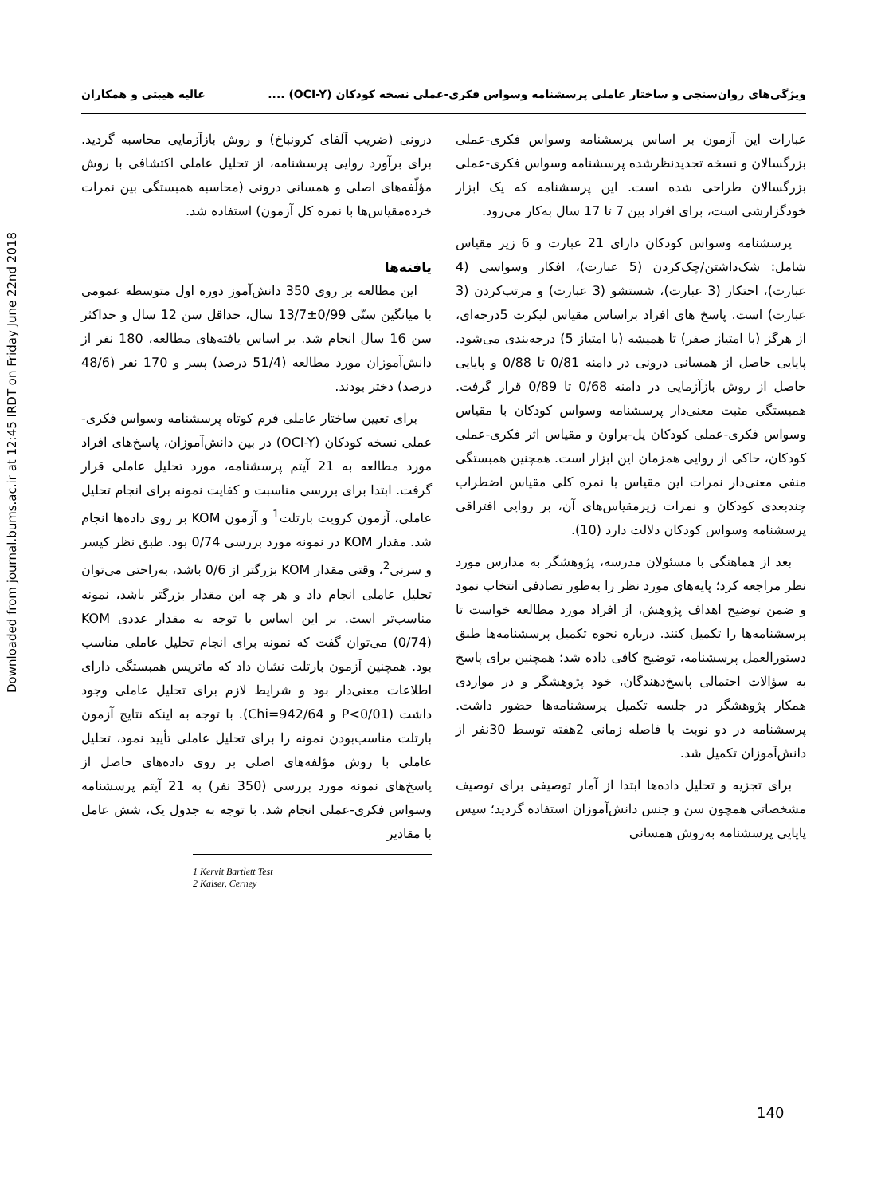Downloaded from journal.bums.ac.ir at 12:45 IRDT on Friday June 22nd 2018
ویژگی‌های روان‌سنجی و ساختار عاملی پرسشنامه وسواس فکری-عملی نسخه کودکان (OCI-Y) .... عالیه هیبتی و همکاران
عبارات این آزمون بر اساس پرسشنامه وسواس فکری-عملی بزرگسالان و نسخه تجدیدنظرشده پرسشنامه وسواس فکری-عملی بزرگسالان طراحی شده است. این پرسشنامه که یک ابزار خودگزارشی است، برای افراد بین 7 تا 17 سال به‌کار می‌رود.
پرسشنامه وسواس کودکان دارای 21 عبارت و 6 زیر مقیاس شامل: شک‌داشتن/چک‌کردن (5 عبارت)، افکار وسواسی (4 عبارت)، احتکار (3 عبارت)، شستشو (3 عبارت) و مرتب‌کردن (3 عبارت) است. پاسخ های افراد براساس مقیاس لیکرت 5درجه‌ای، از هرگز (با امتیاز صفر) تا همیشه (با امتیاز 5) درجه‌بندی می‌شود. پایایی حاصل از همسانی درونی در دامنه 0/81 تا 0/88 و پایایی حاصل از روش بازآزمایی در دامنه 0/68 تا 0/89 قرار گرفت. همبستگی مثبت معنی‌دار پرسشنامه وسواس کودکان با مقیاس وسواس فکری-عملی کودکان یل-براون و مقیاس اثر فکری-عملی کودکان، حاکی از روایی همزمان این ابزار است. همچنین همبستگی منفی معنی‌دار نمرات این مقیاس با نمره کلی مقیاس اضطراب چندبعدی کودکان و نمرات زیرمقیاس‌های آن، بر روایی افتراقی پرسشنامه وسواس کودکان دلالت دارد (10).
بعد از هماهنگی با مسئولان مدرسه، پژوهشگر به مدارس مورد نظر مراجعه کرد؛ پایه‌های مورد نظر را به‌طور تصادفی انتخاب نمود و ضمن توضیح اهداف پژوهش، از افراد مورد مطالعه خواست تا پرسشنامه‌ها را تکمیل کنند. درباره نحوه تکمیل پرسشنامه‌ها طبق دستورالعمل پرسشنامه، توضیح کافی داده شد؛ همچنین برای پاسخ به سؤالات احتمالی پاسخ‌دهندگان، خود پژوهشگر و در مواردی همکار پژوهشگر در جلسه تکمیل پرسشنامه‌ها حضور داشت. پرسشنامه در دو نوبت با فاصله زمانی 2هفته توسط 30نفر از دانش‌آموزان تکمیل شد.
برای تجزیه و تحلیل داده‌ها ابتدا از آمار توصیفی برای توصیف مشخصاتی همچون سن و جنس دانش‌آموزان استفاده گردید؛ سپس پایایی پرسشنامه به‌روش همسانی
درونی (ضریب آلفای کرونباخ) و روش بازآزمایی محاسبه گردید. برای برآورد روایی پرسشنامه، از تحلیل عاملی اکتشافی با روش مؤلّفه‌های اصلی و همسانی درونی (محاسبه همبستگی بین نمرات خرده‌مقیاس‌ها با نمره کل آزمون) استفاده شد.
یافته‌ها
این مطالعه بر روی 350 دانش‌آموز دوره اول متوسطه عمومی با میانگین سنّی 0/99±13/7 سال، حداقل سن 12 سال و حداکثر سن 16 سال انجام شد. بر اساس یافته‌های مطالعه، 180 نفر از دانش‌آموزان مورد مطالعه (51/4 درصد) پسر و 170 نفر (48/6 درصد) دختر بودند.
برای تعیین ساختار عاملی فرم کوتاه پرسشنامه وسواس فکری- عملی نسخه کودکان (OCI-Y) در بین دانش‌آموزان، پاسخ‌های افراد مورد مطالعه به 21 آیتم پرسشنامه، مورد تحلیل عاملی قرار گرفت. ابتدا برای بررسی مناسبت و کفایت نمونه برای انجام تحلیل عاملی، آزمون کرویت بارتلت<sup>1</sup> و آزمون KOM بر روی داده‌ها انجام شد. مقدار KOM در نمونه مورد بررسی 0/74 بود. طبق نظر کیسر و سرنی<sup>2</sup>، وقتی مقدار KOM بزرگتر از 0/6 باشد، به‌راحتی می‌توان تحلیل عاملی انجام داد و هر چه این مقدار بزرگتر باشد، نمونه مناسب‌تر است. بر این اساس با توجه به مقدار عددی KOM (0/74) می‌توان گفت که نمونه برای انجام تحلیل عاملی مناسب بود. همچنین آزمون بارتلت نشان داد که ماتریس همبستگی دارای اطلاعات معنی‌دار بود و شرایط لازم برای تحلیل عاملی وجود داشت (P<0/01 و Chi=942/64). با توجه به اینکه نتایج آزمون بارتلت مناسب‌بودن نمونه را برای تحلیل عاملی تأیید نمود، تحلیل عاملی با روش مؤلفه‌های اصلی بر روی داده‌های حاصل از پاسخ‌های نمونه مورد بررسی (350 نفر) به 21 آیتم پرسشنامه وسواس فکری-عملی انجام شد. با توجه به جدول یک، شش عامل با مقادیر
1 Kervit Bartlett Test
2 Kaiser, Cerney
140